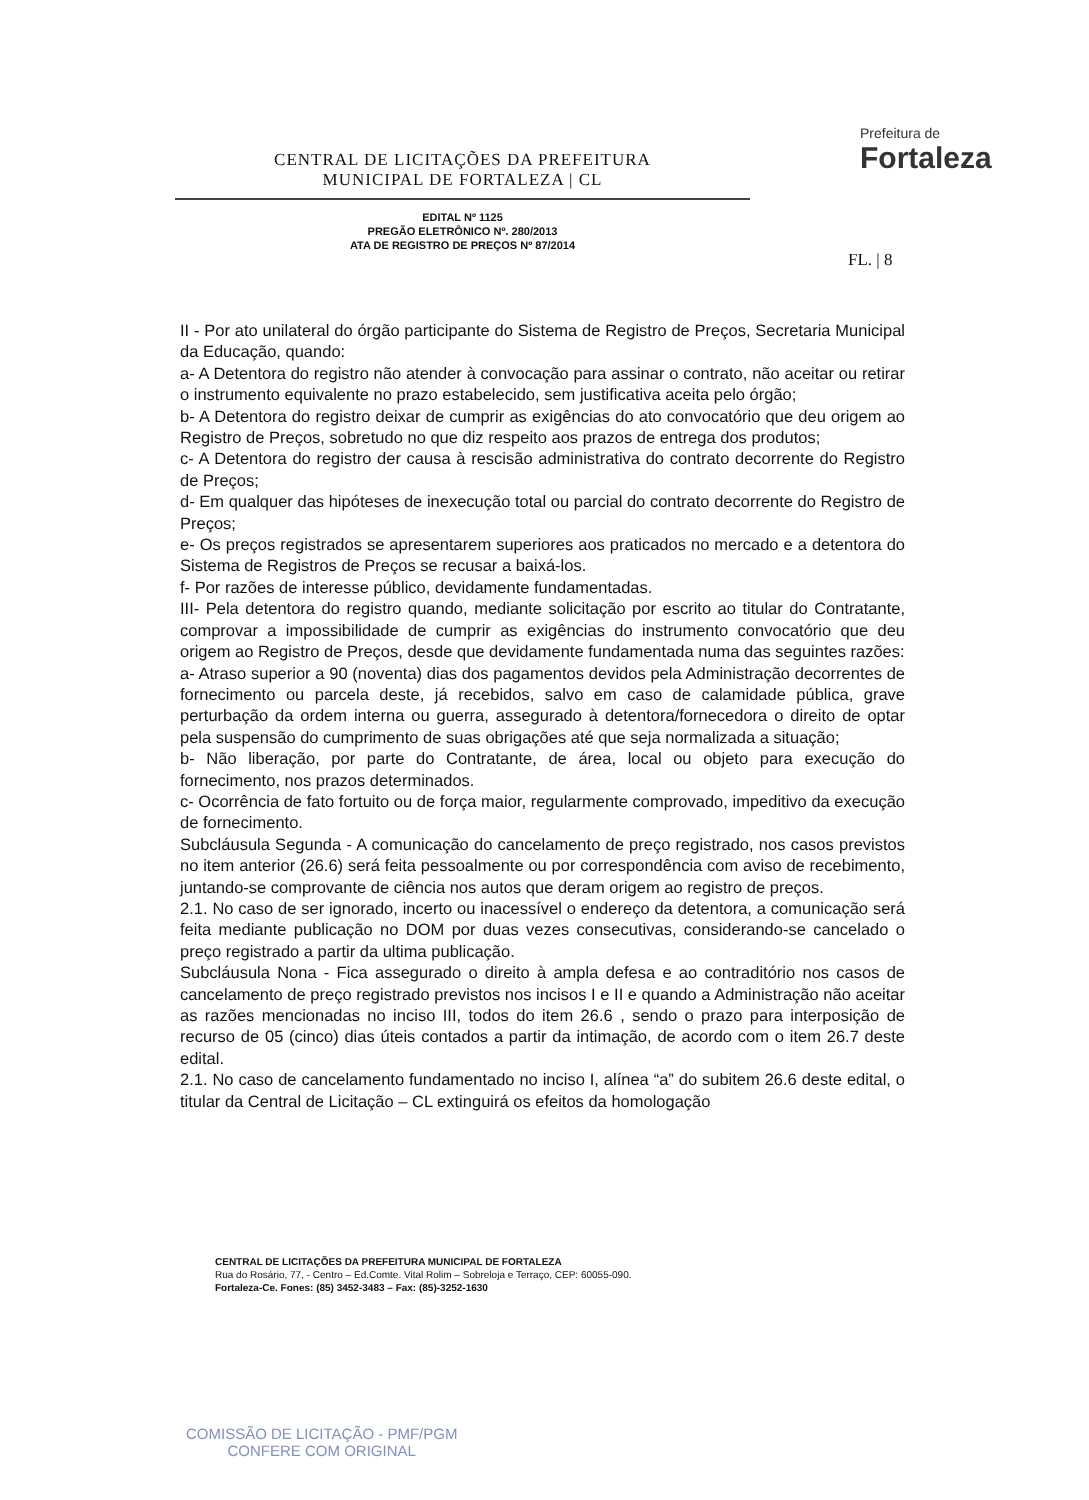CENTRAL DE LICITAÇÕES DA PREFEITURA
MUNICIPAL DE FORTALEZA | CL
EDITAL Nº 1125
PREGÃO ELETRÔNICO Nº. 280/2013
ATA DE REGISTRO DE PREÇOS Nº 87/2014
Prefeitura de
Fortaleza
FL. | 8
II - Por ato unilateral do órgão participante do Sistema de Registro de Preços, Secretaria Municipal da Educação, quando:
a- A Detentora do registro não atender à convocação para assinar o contrato, não aceitar ou retirar o instrumento equivalente no prazo estabelecido, sem justificativa aceita pelo órgão;
b- A Detentora do registro deixar de cumprir as exigências do ato convocatório que deu origem ao Registro de Preços, sobretudo no que diz respeito aos prazos de entrega dos produtos;
c- A Detentora do registro der causa à rescisão administrativa do contrato decorrente do Registro de Preços;
d- Em qualquer das hipóteses de inexecução total ou parcial do contrato decorrente do Registro de Preços;
e- Os preços registrados se apresentarem superiores aos praticados no mercado e a detentora do Sistema de Registros de Preços se recusar a baixá-los.
f- Por razões de interesse público, devidamente fundamentadas.
III- Pela detentora do registro quando, mediante solicitação por escrito ao titular do Contratante, comprovar a impossibilidade de cumprir as exigências do instrumento convocatório que deu origem ao Registro de Preços, desde que devidamente fundamentada numa das seguintes razões:
a- Atraso superior a 90 (noventa) dias dos pagamentos devidos pela Administração decorrentes de fornecimento ou parcela deste, já recebidos, salvo em caso de calamidade pública, grave perturbação da ordem interna ou guerra, assegurado à detentora/fornecedora o direito de optar pela suspensão do cumprimento de suas obrigações até que seja normalizada a situação;
b- Não liberação, por parte do Contratante, de área, local ou objeto para execução do fornecimento, nos prazos determinados.
c- Ocorrência de fato fortuito ou de força maior, regularmente comprovado, impeditivo da execução de fornecimento.
Subcláusula Segunda - A comunicação do cancelamento de preço registrado, nos casos previstos no item anterior (26.6) será feita pessoalmente ou por correspondência com aviso de recebimento, juntando-se comprovante de ciência nos autos que deram origem ao registro de preços.
2.1. No caso de ser ignorado, incerto ou inacessível o endereço da detentora, a comunicação será feita mediante publicação no DOM por duas vezes consecutivas, considerando-se cancelado o preço registrado a partir da ultima publicação.
Subcláusula Nona - Fica assegurado o direito à ampla defesa e ao contraditório nos casos de cancelamento de preço registrado previstos nos incisos I e II e quando a Administração não aceitar as razões mencionadas no inciso III, todos do item 26.6 , sendo o prazo para interposição de recurso de 05 (cinco) dias úteis contados a partir da intimação, de acordo com o item 26.7 deste edital.
2.1. No caso de cancelamento fundamentado no inciso I, alínea “a” do subitem 26.6 deste edital, o titular da Central de Licitação – CL extinguirá os efeitos da homologação
CENTRAL DE LICITAÇÕES DA PREFEITURA MUNICIPAL DE FORTALEZA
Rua do Rosário, 77, - Centro – Ed.Comte. Vital Rolim – Sobreloja e Terraço, CEP: 60055-090.
Fortaleza-Ce. Fones: (85) 3452-3483 – Fax: (85)-3252-1630
COMISSÃO DE LICITAÇÃO - PMF/PGM
CONFERE COM ORIGINAL